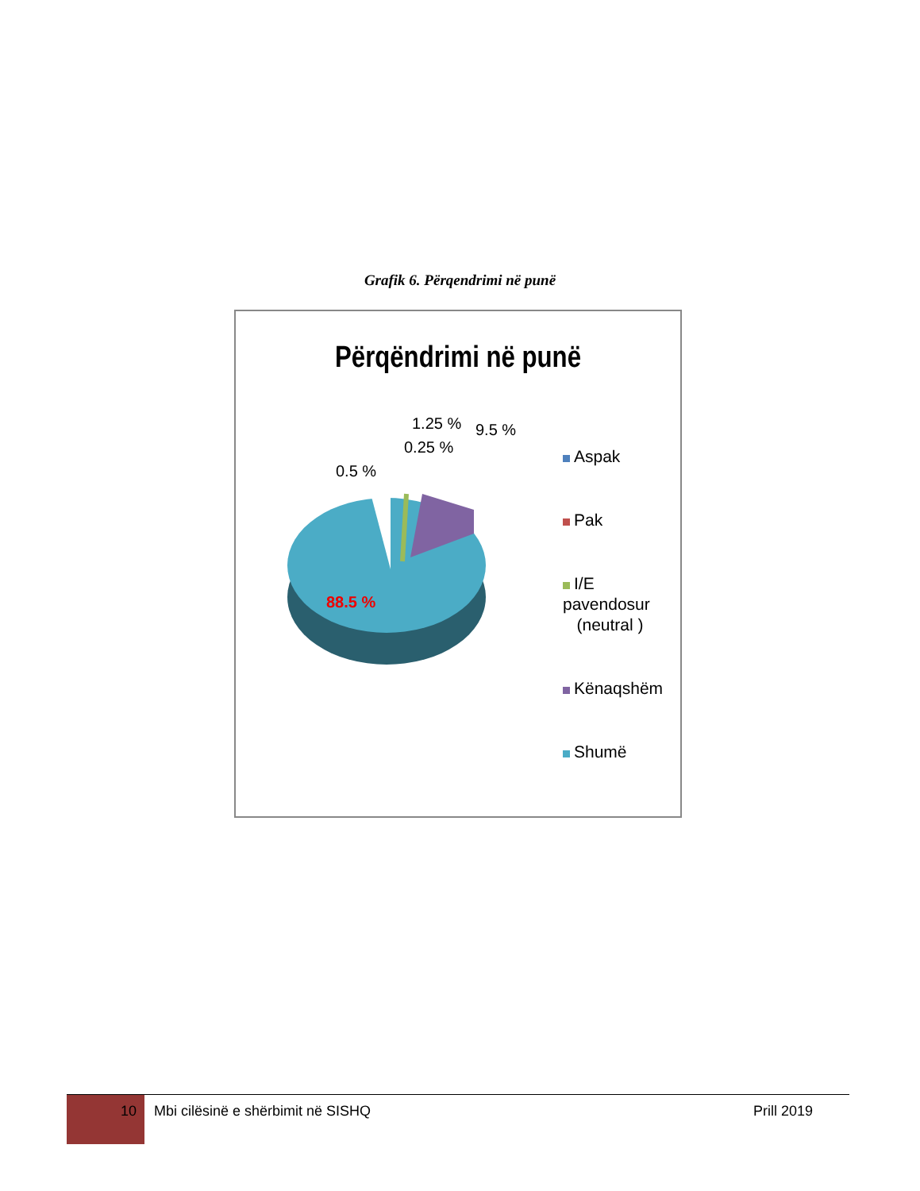Grafik 6. Përqendrimi në punë
Përqëndrimi në punë
0.5 %
0.25 %
1.25 % 9.5 %
88.5 %
Aspak
Pak
I/E pavendosur
(neutral )
Kënaqshëm
Shumë
10
Mbi cilësinë e shërbimit në SISHQ
Prill 2019